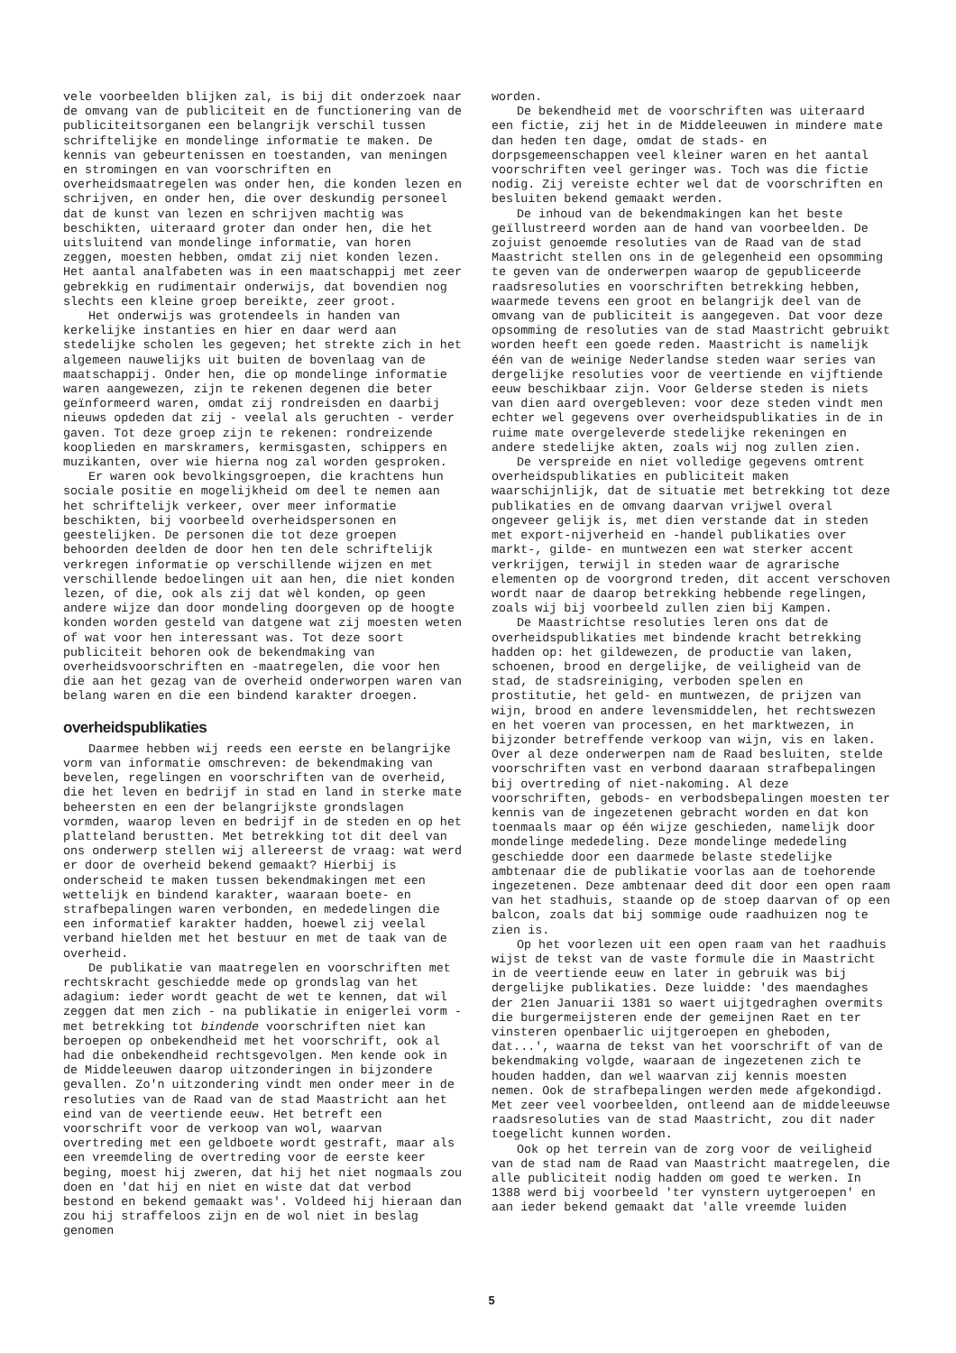vele voorbeelden blijken zal, is bij dit onderzoek naar de omvang van de publiciteit en de functionering van de publiciteitsorganen een belangrijk verschil tussen schriftelijke en mondelinge informatie te maken. De kennis van gebeurtenissen en toestanden, van meningen en stromingen en van voorschriften en overheidsmaatregelen was onder hen, die konden lezen en schrijven, en onder hen, die over deskundig personeel dat de kunst van lezen en schrijven machtig was beschikten, uiteraard groter dan onder hen, die het uitsluitend van mondelinge informatie, van horen zeggen, moesten hebben, omdat zij niet konden lezen. Het aantal analfabeten was in een maatschappij met zeer gebrekkig en rudimentair onderwijs, dat bovendien nog slechts een kleine groep bereikte, zeer groot.
Het onderwijs was grotendeels in handen van kerkelijke instanties en hier en daar werd aan stedelijke scholen les gegeven; het strekte zich in het algemeen nauwelijks uit buiten de bovenlaag van de maatschappij. Onder hen, die op mondelinge informatie waren aangewezen, zijn te rekenen degenen die beter geïnformeerd waren, omdat zij rondreisden en daarbij nieuws opdeden dat zij - veelal als geruchten - verder gaven. Tot deze groep zijn te rekenen: rondreizende kooplieden en marskramers, kermisgasten, schippers en muzikanten, over wie hierna nog zal worden gesproken.
Er waren ook bevolkingsgroepen, die krachtens hun sociale positie en mogelijkheid om deel te nemen aan het schriftelijk verkeer, over meer informatie beschikten, bij voorbeeld overheidspersonen en geestelijken. De personen die tot deze groepen behoorden deelden de door hen ten dele schriftelijk verkregen informatie op verschillende wijzen en met verschillende bedoelingen uit aan hen, die niet konden lezen, of die, ook als zij dat wèl konden, op geen andere wijze dan door mondeling doorgeven op de hoogte konden worden gesteld van datgene wat zij moesten weten of wat voor hen interessant was. Tot deze soort publiciteit behoren ook de bekendmaking van overheidsvoorschriften en -maatregelen, die voor hen die aan het gezag van de overheid onderworpen waren van belang waren en die een bindend karakter droegen.
overheidspublikaties
Daarmee hebben wij reeds een eerste en belangrijke vorm van informatie omschreven: de bekendmaking van bevelen, regelingen en voorschriften van de overheid, die het leven en bedrijf in stad en land in sterke mate beheersten en een der belangrijkste grondslagen vormden, waarop leven en bedrijf in de steden en op het platteland berustten. Met betrekking tot dit deel van ons onderwerp stellen wij allereerst de vraag: wat werd er door de overheid bekend gemaakt? Hierbij is onderscheid te maken tussen bekendmakingen met een wettelijk en bindend karakter, waaraan boete- en strafbepalingen waren verbonden, en mededelingen die een informatief karakter hadden, hoewel zij veelal verband hielden met het bestuur en met de taak van de overheid.
De publikatie van maatregelen en voorschriften met rechtskracht geschiedde mede op grondslag van het adagium: ieder wordt geacht de wet te kennen, dat wil zeggen dat men zich - na publikatie in enigerlei vorm - met betrekking tot bindende voorschriften niet kan beroepen op onbekendheid met het voorschrift, ook al had die onbekendheid rechtsgevolgen. Men kende ook in de Middeleeuwen daarop uitzonderingen in bijzondere gevallen. Zo'n uitzondering vindt men onder meer in de resoluties van de Raad van de stad Maastricht aan het eind van de veertiende eeuw. Het betreft een voorschrift voor de verkoop van wol, waarvan overtreding met een geldboete wordt gestraft, maar als een vreemdeling de overtreding voor de eerste keer beging, moest hij zweren, dat hij het niet nogmaals zou doen en 'dat hij en niet en wiste dat dat verbod bestond en bekend gemaakt was'. Voldeed hij hieraan dan zou hij straffeloos zijn en de wol niet in beslag genomen
worden.
De bekendheid met de voorschriften was uiteraard een fictie, zij het in de Middeleeuwen in mindere mate dan heden ten dage, omdat de stads- en dorpsgemeenschappen veel kleiner waren en het aantal voorschriften veel geringer was. Toch was die fictie nodig. Zij vereiste echter wel dat de voorschriften en besluiten bekend gemaakt werden.
De inhoud van de bekendmakingen kan het beste geïllustreerd worden aan de hand van voorbeelden. De zojuist genoemde resoluties van de Raad van de stad Maastricht stellen ons in de gelegenheid een opsomming te geven van de onderwerpen waarop de gepubliceerde raadsresoluties en voorschriften betrekking hebben, waarmede tevens een groot en belangrijk deel van de omvang van de publiciteit is aangegeven. Dat voor deze opsomming de resoluties van de stad Maastricht gebruikt worden heeft een goede reden. Maastricht is namelijk één van de weinige Nederlandse steden waar series van dergelijke resoluties voor de veertiende en vijftiende eeuw beschikbaar zijn. Voor Gelderse steden is niets van dien aard overgebleven: voor deze steden vindt men echter wel gegevens over overheidspublikaties in de in ruime mate overgeleverde stedelijke rekeningen en andere stedelijke akten, zoals wij nog zullen zien.
De verspreide en niet volledige gegevens omtrent overheidspublikaties en publiciteit maken waarschijnlijk, dat de situatie met betrekking tot deze publikaties en de omvang daarvan vrijwel overal ongeveer gelijk is, met dien verstande dat in steden met export-nijverheid en -handel publikaties over markt-, gilde- en muntwezen een wat sterker accent verkrijgen, terwijl in steden waar de agrarische elementen op de voorgrond treden, dit accent verschoven wordt naar de daarop betrekking hebbende regelingen, zoals wij bij voorbeeld zullen zien bij Kampen.
De Maastrichtse resoluties leren ons dat de overheidspublikaties met bindende kracht betrekking hadden op: het gildewezen, de productie van laken, schoenen, brood en dergelijke, de veiligheid van de stad, de stadsreiniging, verboden spelen en prostitutie, het geld- en muntwezen, de prijzen van wijn, brood en andere levensmiddelen, het rechtswezen en het voeren van processen, en het marktwezen, in bijzonder betreffende verkoop van wijn, vis en laken. Over al deze onderwerpen nam de Raad besluiten, stelde voorschriften vast en verbond daaraan strafbepalingen bij overtreding of niet-nakoming. Al deze voorschriften, gebods- en verbodsbepalingen moesten ter kennis van de ingezetenen gebracht worden en dat kon toenmaals maar op één wijze geschieden, namelijk door mondelinge mededeling. Deze mondelinge mededeling geschiedde door een daarmede belaste stedelijke ambtenaar die de publikatie voorlas aan de toehorende ingezetenen. Deze ambtenaar deed dit door een open raam van het stadhuis, staande op de stoep daarvan of op een balcon, zoals dat bij sommige oude raadhuizen nog te zien is.
Op het voorlezen uit een open raam van het raadhuis wijst de tekst van de vaste formule die in Maastricht in de veertiende eeuw en later in gebruik was bij dergelijke publikaties. Deze luidde: 'des maendaghes der 21en Januarii 1381 so waert uijtgedraghen overmits die burgermeijsteren ende der gemeijnen Raet en ter vinsteren openbaerlic uijtgeroepen en gheboden, dat...', waarna de tekst van het voorschrift of van de bekendmaking volgde, waaraan de ingezetenen zich te houden hadden, dan wel waarvan zij kennis moesten nemen. Ook de strafbepalingen werden mede afgekondigd. Met zeer veel voorbeelden, ontleend aan de middeleeuwse raadsresoluties van de stad Maastricht, zou dit nader toegelicht kunnen worden.
Ook op het terrein van de zorg voor de veiligheid van de stad nam de Raad van Maastricht maatregelen, die alle publiciteit nodig hadden om goed te werken. In 1388 werd bij voorbeeld 'ter vynstern uytgeroepen' en aan ieder bekend gemaakt dat 'alle vreemde luiden
5